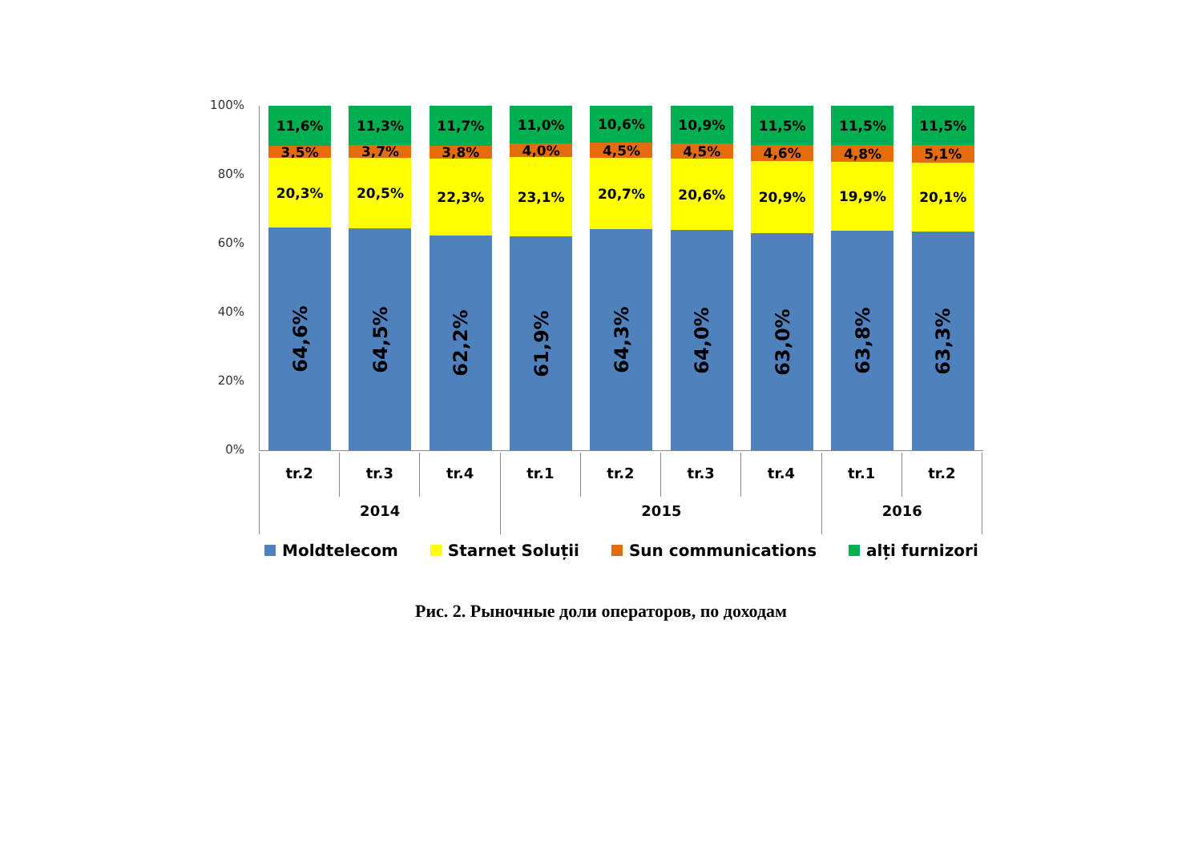100%
80%
60%
40%
20%
0%
11,6%
3,5%
20,3%
64,6%
11,3%
3,7%
20,5%
64,5%
11,7%
3,8%
22,3%
62,2%
11,0%
4,0%
23,1%
61,9%
10,6%
4,5%
20,7%
64,3%
10,9%
4,5%
20,6%
64,0%
11,5%
4,6%
20,9%
63,0%
11,5%
4,8%
19,9%
63,8%
11,5%
5,1%
20,1%
63,3%
tr.2 tr.3 tr.4 tr.1 tr.2 tr.3 tr.4 tr.1 tr.2
2014 2015 2016
Moldtelecom Starnet Soluții Sun communications alți furnizori
Рис. 2. Рыночные доли операторов, по доходам